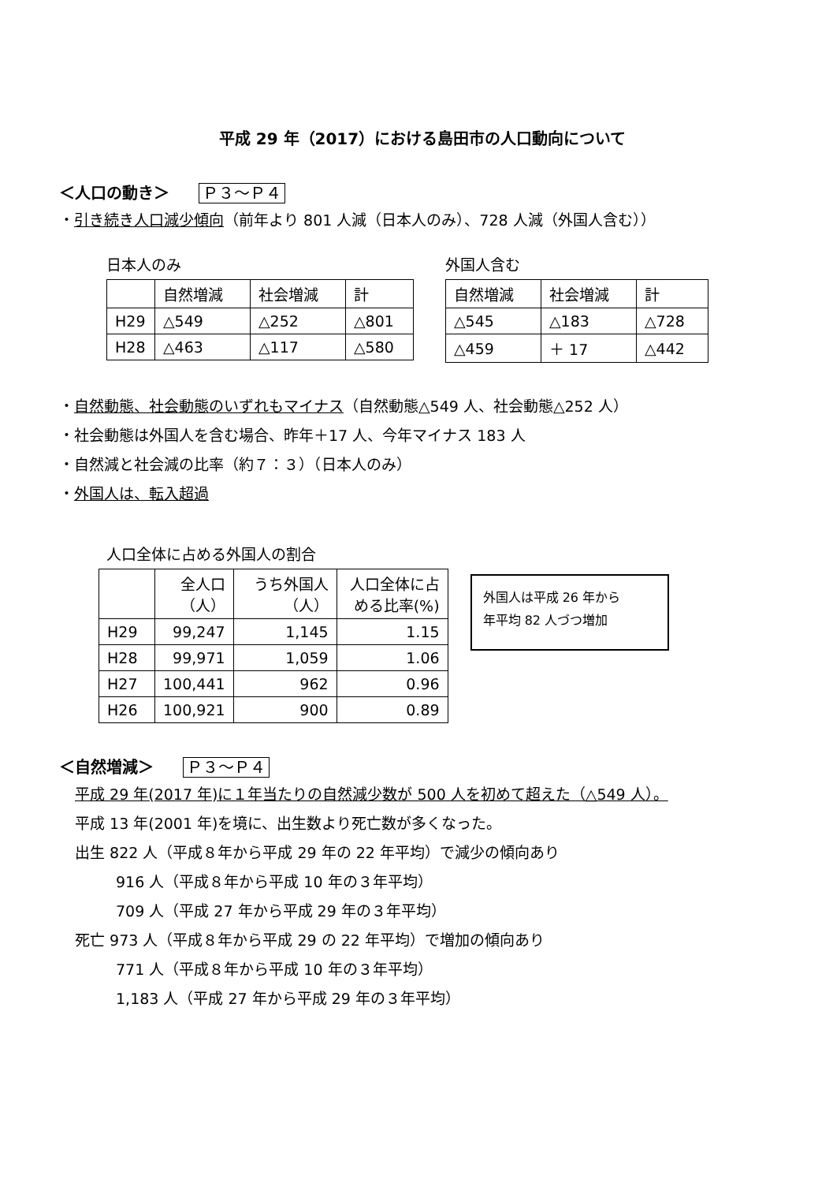平成 29 年（2017）における島田市の人口動向について
＜人口の動き＞ Ｐ３～Ｐ４
・引き続き人口減少傾向（前年より 801 人減（日本人のみ）、728 人減（外国人含む））
日本人のみ
| | 自然増減 | 社会増減 | 計 |
| --- | --- | --- | --- |
| H29 | △549 | △252 | △801 |
| H28 | △463 | △117 | △580 |
外国人含む
| 自然増減 | 社会増減 | 計 |
| --- | --- | --- |
| △545 | △183 | △728 |
| △459 | ＋ 17 | △442 |
・自然動態、社会動態のいずれもマイナス（自然動態△549 人、社会動態△252 人）
・社会動態は外国人を含む場合、昨年＋17 人、今年マイナス 183 人
・自然減と社会減の比率（約７：３）（日本人のみ）
・外国人は、転入超過
人口全体に占める外国人の割合
| | 全人口 （人） | うち外国人 （人） | 人口全体に占 める比率(%) |
| --- | --- | --- | --- |
| H29 | 99,247 | 1,145 | 1.15 |
| H28 | 99,971 | 1,059 | 1.06 |
| H27 | 100,441 | 962 | 0.96 |
| H26 | 100,921 | 900 | 0.89 |
外国人は平成 26 年から
年平均 82 人づつ増加
＜自然増減＞ Ｐ３～Ｐ４
平成 29 年(2017 年)に１年当たりの自然減少数が 500 人を初めて超えた（△549 人）。
平成 13 年(2001 年)を境に、出生数より死亡数が多くなった。
出生 822 人（平成８年から平成 29 年の 22 年平均）で減少の傾向あり
916 人（平成８年から平成 10 年の３年平均）
709 人（平成 27 年から平成 29 年の３年平均）
死亡 973 人（平成８年から平成 29 の 22 年平均）で増加の傾向あり
771 人（平成８年から平成 10 年の３年平均）
1,183 人（平成 27 年から平成 29 年の３年平均）